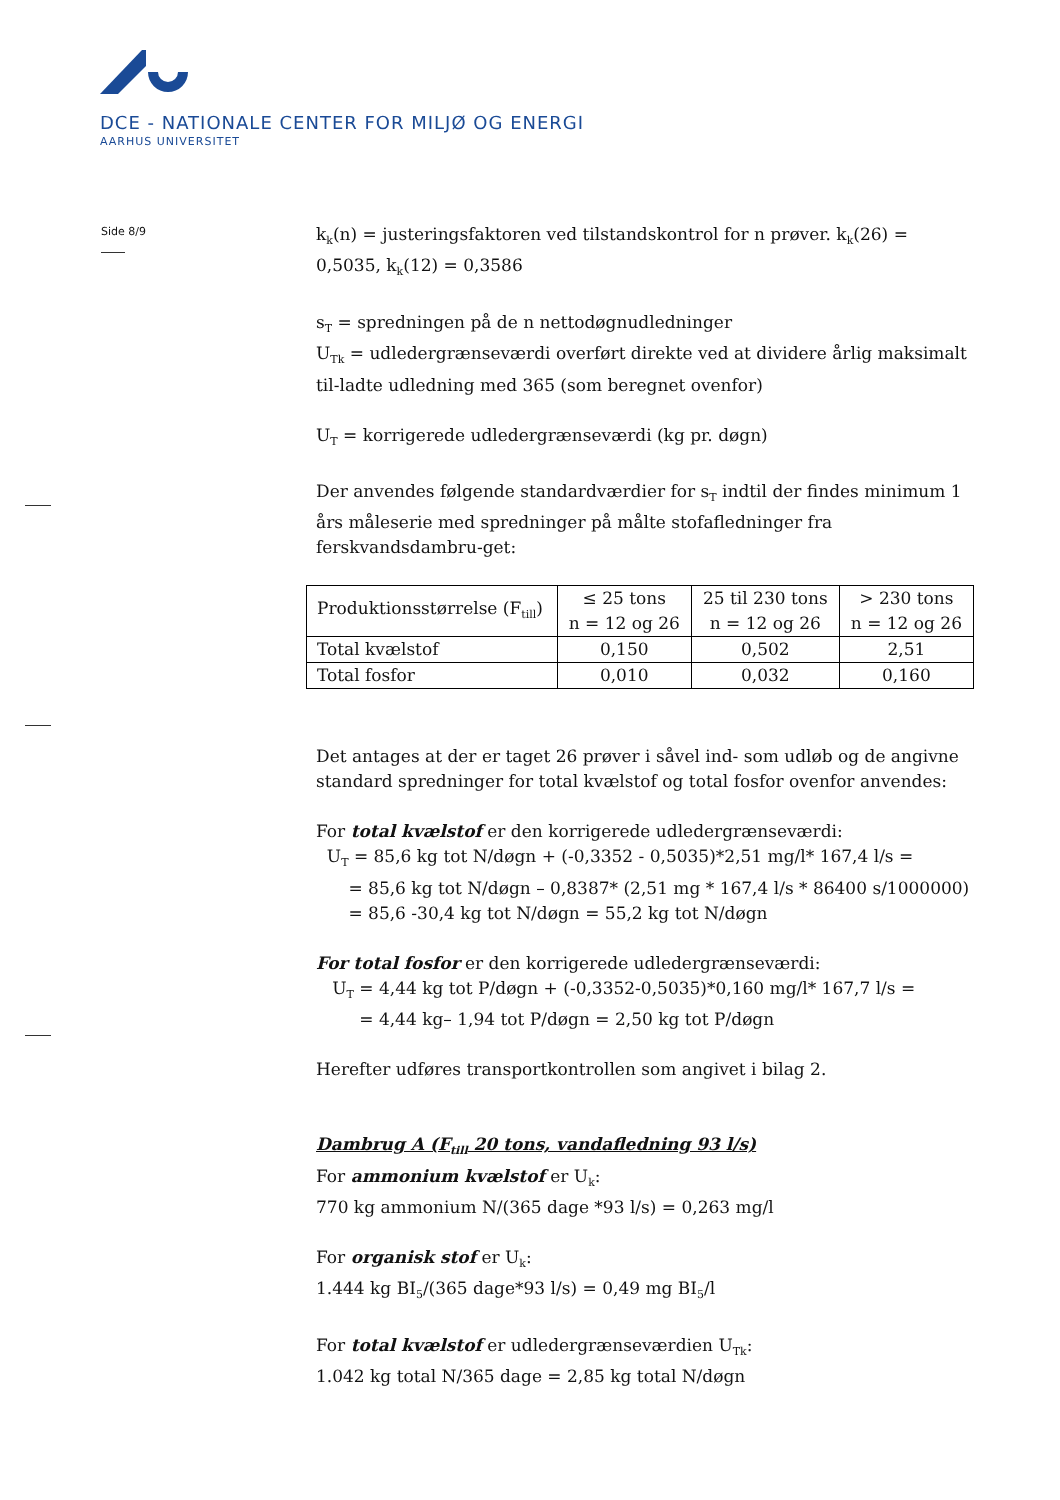DCE - NATIONALE CENTER FOR MILJØ OG ENERGI
AARHUS UNIVERSITET
Side 8/9
k<sub>k</sub>(n) = justeringsfaktoren ved tilstandskontrol for n prøver. k<sub>k</sub>(26) = 0,5035, k<sub>k</sub>(12) = 0,3586
s<sub>T</sub> = spredningen på de n nettodøgnudledninger
U<sub>Tk</sub> = udledergrænseværdi overført direkte ved at dividere årlig maksimalt til-ladte udledning med 365 (som beregnet ovenfor)
U<sub>T</sub> = korrigerede udledergrænseværdi (kg pr. døgn)
Der anvendes følgende standardværdier for s<sub>T</sub> indtil der findes minimum 1 års måleserie med spredninger på målte stofafledninger fra ferskvandsdambru-get:
| Produktionsstørrelse (F<sub>till</sub>) | ≤ 25 tons n = 12 og 26 | 25 til 230 tons n = 12 og 26 | > 230 tons n = 12 og 26 |
| Total kvælstof | 0,150 | 0,502 | 2,51 |
| Total fosfor | 0,010 | 0,032 | 0,160 |
Det antages at der er taget 26 prøver i såvel ind- som udløb og de angivne standard spredninger for total kvælstof og total fosfor ovenfor anvendes:
For total kvælstof er den korrigerede udledergrænseværdi:
U<sub>T</sub> = 85,6 kg tot N/døgn + (-0,3352 - 0,5035)*2,51 mg/l* 167,4 l/s =
= 85,6 kg tot N/døgn – 0,8387* (2,51 mg * 167,4 l/s * 86400 s/1000000)
= 85,6 -30,4 kg tot N/døgn = 55,2 kg tot N/døgn
For total fosfor er den korrigerede udledergrænseværdi:
U<sub>T</sub> = 4,44 kg tot P/døgn + (-0,3352-0,5035)*0,160 mg/l* 167,7 l/s =
= 4,44 kg– 1,94 tot P/døgn = 2,50 kg tot P/døgn
Herefter udføres transportkontrollen som angivet i bilag 2.
Dambrug A (F<sub>till</sub> 20 tons, vandafledning 93 l/s)
For ammonium kvælstof er U<sub>k</sub>:
770 kg ammonium N/(365 dage *93 l/s) = 0,263 mg/l
For organisk stof er U<sub>k</sub>:
1.444 kg BI<sub>5</sub>/(365 dage*93 l/s) = 0,49 mg BI<sub>5</sub>/l
For total kvælstof er udledergrænseværdien U<sub>Tk</sub>:
1.042 kg total N/365 dage = 2,85 kg total N/døgn